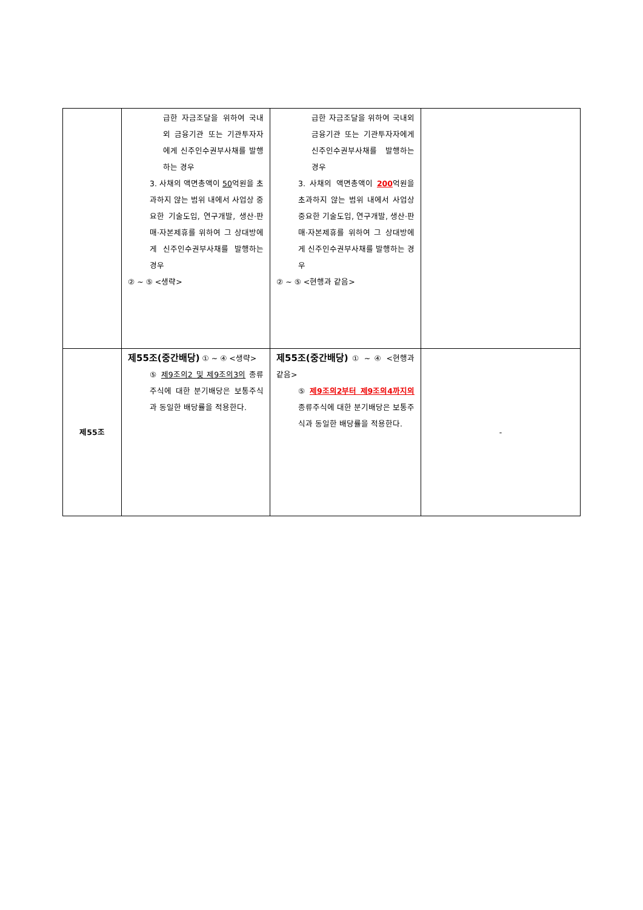| | 급한 자금조달을 위하여 국내외 금융기관 또는 기관투자자에게 신주인수권부사채를 발행하는 경우 3. 사채의 액면총액이 50 억원을 초과하지 않는 범위 내에서 사업상 중요한 기술도입, 연구개발, 생산·판매·자본제휴를 위하여 그 상대방에게 신주인수권부사채를 발행하는 경우 ② ~ ⑤ <생략> | 급한 자금조달을 위하여 국내외 금융기관 또는 기관투자자에게 신주인수권부사채를 발행하는 경우 3. 사채의 액면총액이 200 억원을 초과하지 않는 범위 내에서 사업상 중요한 기술도입, 연구개발, 생산·판매·자본제휴를 위하여 그 상대방에게 신주인수권부사채를 발행하는 경우 ② ~ ⑤ <현행과 같음> | |
| 제55조 | 제55조(중간배당) ① ~ ④ <생략> ⑤ 제9조의2 및 제9조의3의 종류주식에 대한 분기배당은 보통주식과 동일한 배당률을 적용한다. | 제55조(중간배당) ① ~ ④ <현행과 같음> ⑤ 제9조의2부터 제9조의4까지의 종류주식에 대한 분기배당은 보통주식과 동일한 배당률을 적용한다. | - |